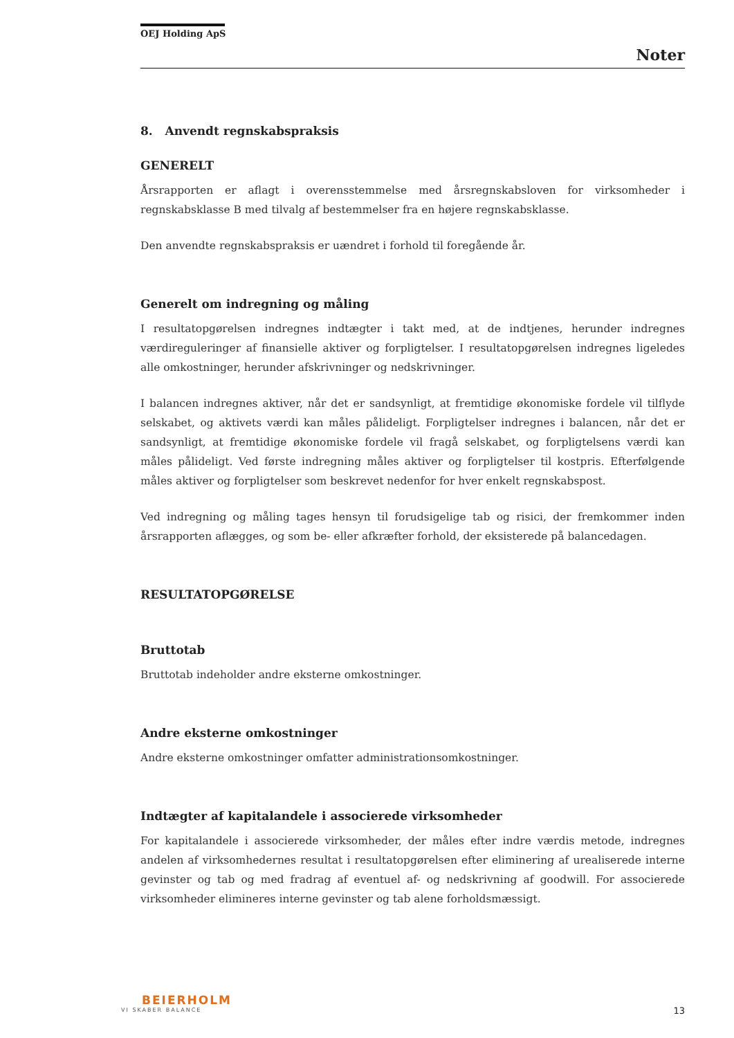OEJ Holding ApS
Noter
8. Anvendt regnskabspraksis
GENERELT
Årsrapporten er aflagt i overensstemmelse med årsregnskabsloven for virksomheder i regnskabsklasse B med tilvalg af bestemmelser fra en højere regnskabsklasse.
Den anvendte regnskabspraksis er uændret i forhold til foregående år.
Generelt om indregning og måling
I resultatopgørelsen indregnes indtægter i takt med, at de indtjenes, herunder indregnes værdireguleringer af finansielle aktiver og forpligtelser. I resultatopgørelsen indregnes ligeledes alle omkostninger, herunder afskrivninger og nedskrivninger.
I balancen indregnes aktiver, når det er sandsynligt, at fremtidige økonomiske fordele vil tilflyde selskabet, og aktivets værdi kan måles pålideligt. Forpligtelser indregnes i balancen, når det er sandsynligt, at fremtidige økonomiske fordele vil fragå selskabet, og forpligtelsens værdi kan måles pålideligt. Ved første indregning måles aktiver og forpligtelser til kostpris. Efterfølgende måles aktiver og forpligtelser som beskrevet nedenfor for hver enkelt regnskabspost.
Ved indregning og måling tages hensyn til forudsigelige tab og risici, der fremkommer inden årsrapporten aflægges, og som be- eller afkræfter forhold, der eksisterede på balancedagen.
RESULTATOPGØRELSE
Bruttotab
Bruttotab indeholder andre eksterne omkostninger.
Andre eksterne omkostninger
Andre eksterne omkostninger omfatter administrationsomkostninger.
Indtægter af kapitalandele i associerede virksomheder
For kapitalandele i associerede virksomheder, der måles efter indre værdis metode, indregnes andelen af virksomhedernes resultat i resultatopgørelsen efter eliminering af urealiserede interne gevinster og tab og med fradrag af eventuel af- og nedskrivning af goodwill. For associerede virksomheder elimineres interne gevinster og tab alene forholdsmæssigt.
BEIERHOLM
VI SKABER BALANCE
13